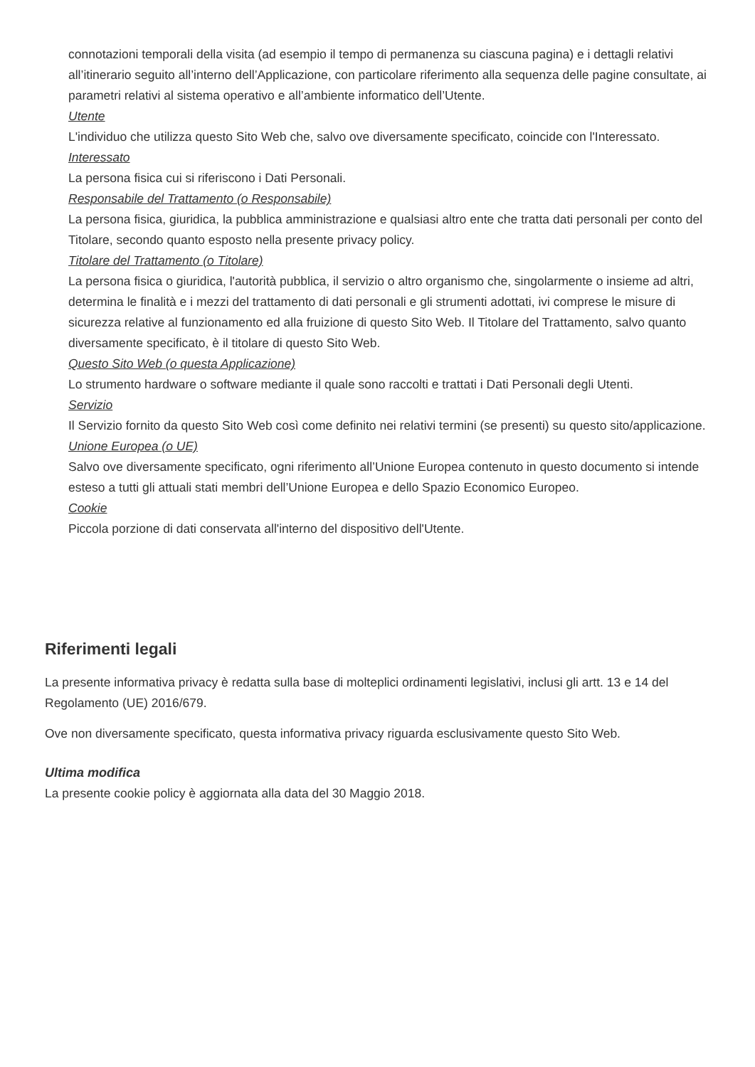connotazioni temporali della visita (ad esempio il tempo di permanenza su ciascuna pagina) e i dettagli relativi all’itinerario seguito all’interno dell’Applicazione, con particolare riferimento alla sequenza delle pagine consultate, ai parametri relativi al sistema operativo e all’ambiente informatico dell’Utente.
Utente
L'individuo che utilizza questo Sito Web che, salvo ove diversamente specificato, coincide con l'Interessato.
Interessato
La persona fisica cui si riferiscono i Dati Personali.
Responsabile del Trattamento (o Responsabile)
La persona fisica, giuridica, la pubblica amministrazione e qualsiasi altro ente che tratta dati personali per conto del Titolare, secondo quanto esposto nella presente privacy policy.
Titolare del Trattamento (o Titolare)
La persona fisica o giuridica, l'autorità pubblica, il servizio o altro organismo che, singolarmente o insieme ad altri, determina le finalità e i mezzi del trattamento di dati personali e gli strumenti adottati, ivi comprese le misure di sicurezza relative al funzionamento ed alla fruizione di questo Sito Web. Il Titolare del Trattamento, salvo quanto diversamente specificato, è il titolare di questo Sito Web.
Questo Sito Web (o questa Applicazione)
Lo strumento hardware o software mediante il quale sono raccolti e trattati i Dati Personali degli Utenti.
Servizio
Il Servizio fornito da questo Sito Web così come definito nei relativi termini (se presenti) su questo sito/applicazione.
Unione Europea (o UE)
Salvo ove diversamente specificato, ogni riferimento all’Unione Europea contenuto in questo documento si intende esteso a tutti gli attuali stati membri dell’Unione Europea e dello Spazio Economico Europeo.
Cookie
Piccola porzione di dati conservata all'interno del dispositivo dell'Utente.
Riferimenti legali
La presente informativa privacy è redatta sulla base di molteplici ordinamenti legislativi, inclusi gli artt. 13 e 14 del Regolamento (UE) 2016/679.
Ove non diversamente specificato, questa informativa privacy riguarda esclusivamente questo Sito Web.
Ultima modifica
La presente cookie policy è aggiornata alla data del 30 Maggio 2018.